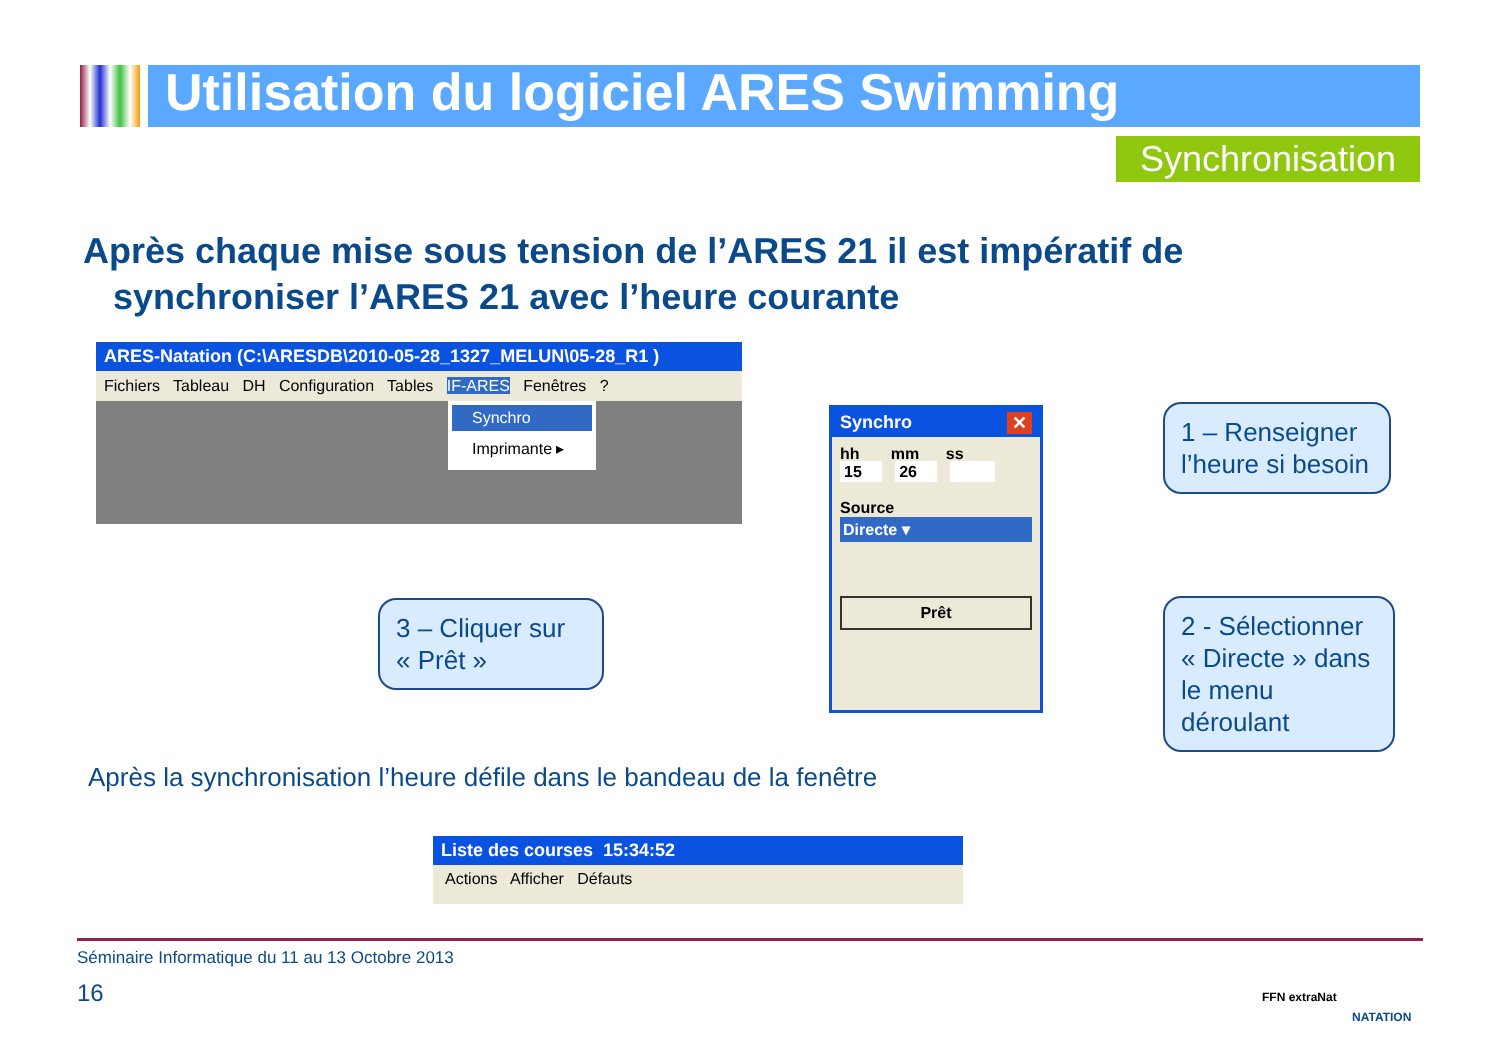Utilisation du logiciel ARES Swimming
Synchronisation
Après chaque mise sous tension de l’ARES 21 il est impératif de
synchroniser l’ARES 21 avec l’heure courante
ARES-Natation (C:\ARESDB\2010-05-28_1327_MELUN\05-28_R1 )
Fichiers Tableau DH Configuration Tables IF-ARES Fenêtres ?
Synchro
Imprimante ▸
Synchro ✕
hh mm ss
15 26
Source
Directe ▾
Prêt
1 – Renseigner l’heure si besoin
2 - Sélectionner « Directe » dans le menu déroulant
3 – Cliquer sur « Prêt »
Après la synchronisation l’heure défile dans le bandeau de la fenêtre
Liste des courses 15:34:52
Actions Afficher Défauts
Séminaire Informatique du 11 au 13 Octobre 2013
16
FFN extraNat
NATATION